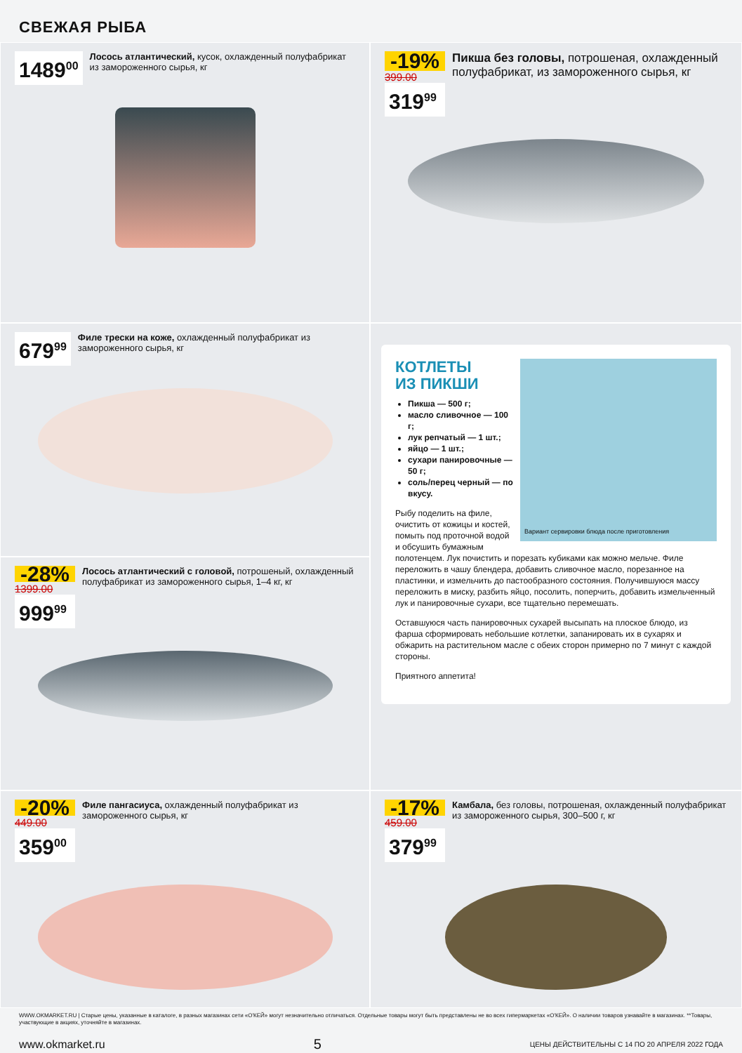СВЕЖАЯ РЫБА
1489<sup>00</sup>
Лосось атлантический, кусок, охлажденный полуфабрикат из замороженного сырья, кг
679<sup>99</sup>
Филе трески на коже, охлажденный полуфабрикат из замороженного сырья, кг
-28%
1399.00
999<sup>99</sup>
Лосось атлантический с головой, потрошеный, охлажденный полуфабрикат из замороженного сырья, 1–4 кг, кг
-20%
449.00
359<sup>00</sup>
Филе пангасиуса, охлажденный полуфабрикат из замороженного сырья, кг
-19%
399.00
319<sup>99</sup>
Пикша без головы, потрошеная, охлажденный полуфабрикат, из замороженного сырья, кг
Вариант сервировки блюда после приготовления
КОТЛЕТЫ
ИЗ ПИКШИ
Пикша — 500 г;
масло сливочное — 100 г;
лук репчатый — 1 шт.;
яйцо — 1 шт.;
сухари панировочные — 50 г;
соль/перец черный — по вкусу.
Рыбу поделить на филе, очистить от кожицы и костей, помыть под проточной водой и обсушить бумажным полотенцем. Лук почистить и порезать кубиками как можно мельче. Филе переложить в чашу блендера, добавить сливочное масло, порезанное на пластинки, и измельчить до пастообразного состояния. Получившуюся массу переложить в миску, разбить яйцо, посолить, поперчить, добавить измельченный лук и панировочные сухари, все тщательно перемешать.
Оставшуюся часть панировочных сухарей высыпать на плоское блюдо, из фарша сформировать небольшие котлетки, запанировать их в сухарях и обжарить на растительном масле с обеих сторон примерно по 7 минут с каждой стороны.
Приятного аппетита!
-17%
459.00
379<sup>99</sup>
Камбала, без головы, потрошеная, охлажденный полуфабрикат из замороженного сырья, 300–500 г, кг
WWW.OKMARKET.RU | Старые цены, указанные в каталоге, в разных магазинах сети «О'КЕЙ» могут незначительно отличаться. Отдельные товары могут быть представлены не во всех гипермаркетах «О'КЕЙ». О наличии товаров узнавайте в магазинах. **Товары, участвующие в акциях, уточняйте в магазинах.
www.okmarket.ru 5 ЦЕНЫ ДЕЙСТВИТЕЛЬНЫ С 14 ПО 20 АПРЕЛЯ 2022 ГОДА